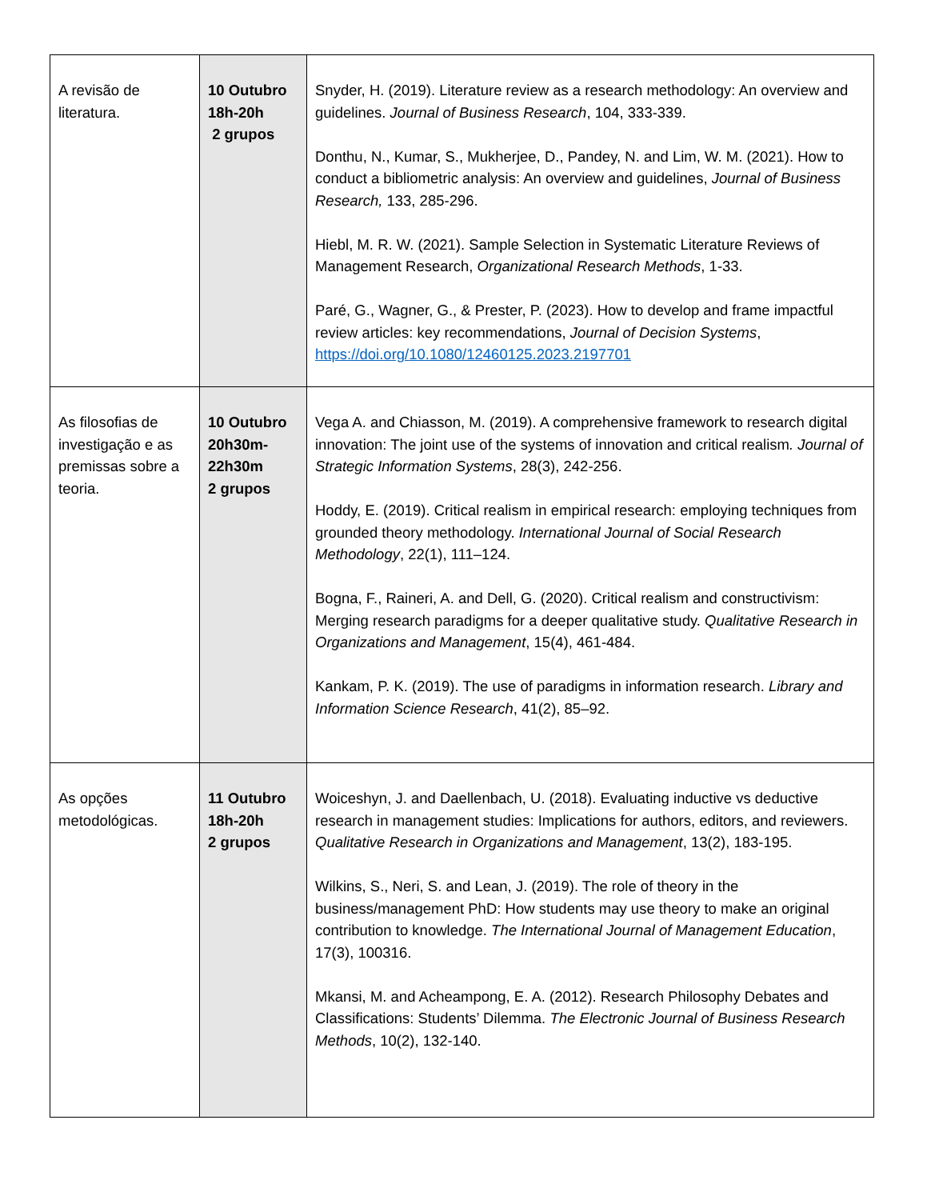| A revisão de literatura. | 10 Outubro 18h-20h 2 grupos | Snyder, H. (2019). Literature review as a research methodology: An overview and guidelines. Journal of Business Research , 104, 333-339. Donthu, N., Kumar, S., Mukherjee, D., Pandey, N. and Lim, W. M. (2021). How to conduct a bibliometric analysis: An overview and guidelines, Journal of Business Research, 133, 285-296. Hiebl, M. R. W. (2021). Sample Selection in Systematic Literature Reviews of Management Research, Organizational Research Methods , 1-33. Paré, G., Wagner, G., & Prester, P. (2023). How to develop and frame impactful review articles: key recommendations, Journal of Decision Systems , https://doi.org/10.1080/12460125.2023.2197701 |
| As filosofias de investigação e as premissas sobre a teoria. | 10 Outubro 20h30m- 22h30m 2 grupos | Vega A. and Chiasson, M. (2019). A comprehensive framework to research digital innovation: The joint use of the systems of innovation and critical realism . Journal of Strategic Information Systems , 28(3), 242-256. Hoddy, E. (2019). Critical realism in empirical research: employing techniques from grounded theory methodology. International Journal of Social Research Methodology , 22(1), 111–124. Bogna, F., Raineri, A. and Dell, G. (2020). Critical realism and constructivism: Merging research paradigms for a deeper qualitative study. Qualitative Research in Organizations and Management , 15(4), 461-484. Kankam, P. K. (2019). The use of paradigms in information research. Library and Information Science Research , 41(2), 85–92. |
| As opções metodológicas. | 11 Outubro 18h-20h 2 grupos | Woiceshyn, J. and Daellenbach, U. (2018). Evaluating inductive vs deductive research in management studies: Implications for authors, editors, and reviewers. Qualitative Research in Organizations and Management , 13(2), 183-195. Wilkins, S., Neri, S. and Lean, J. (2019). The role of theory in the business/management PhD: How students may use theory to make an original contribution to knowledge. The International Journal of Management Education , 17(3), 100316. Mkansi, M. and Acheampong, E. A. (2012). Research Philosophy Debates and Classifications: Students’ Dilemma. The Electronic Journal of Business Research Methods , 10(2), 132-140. |